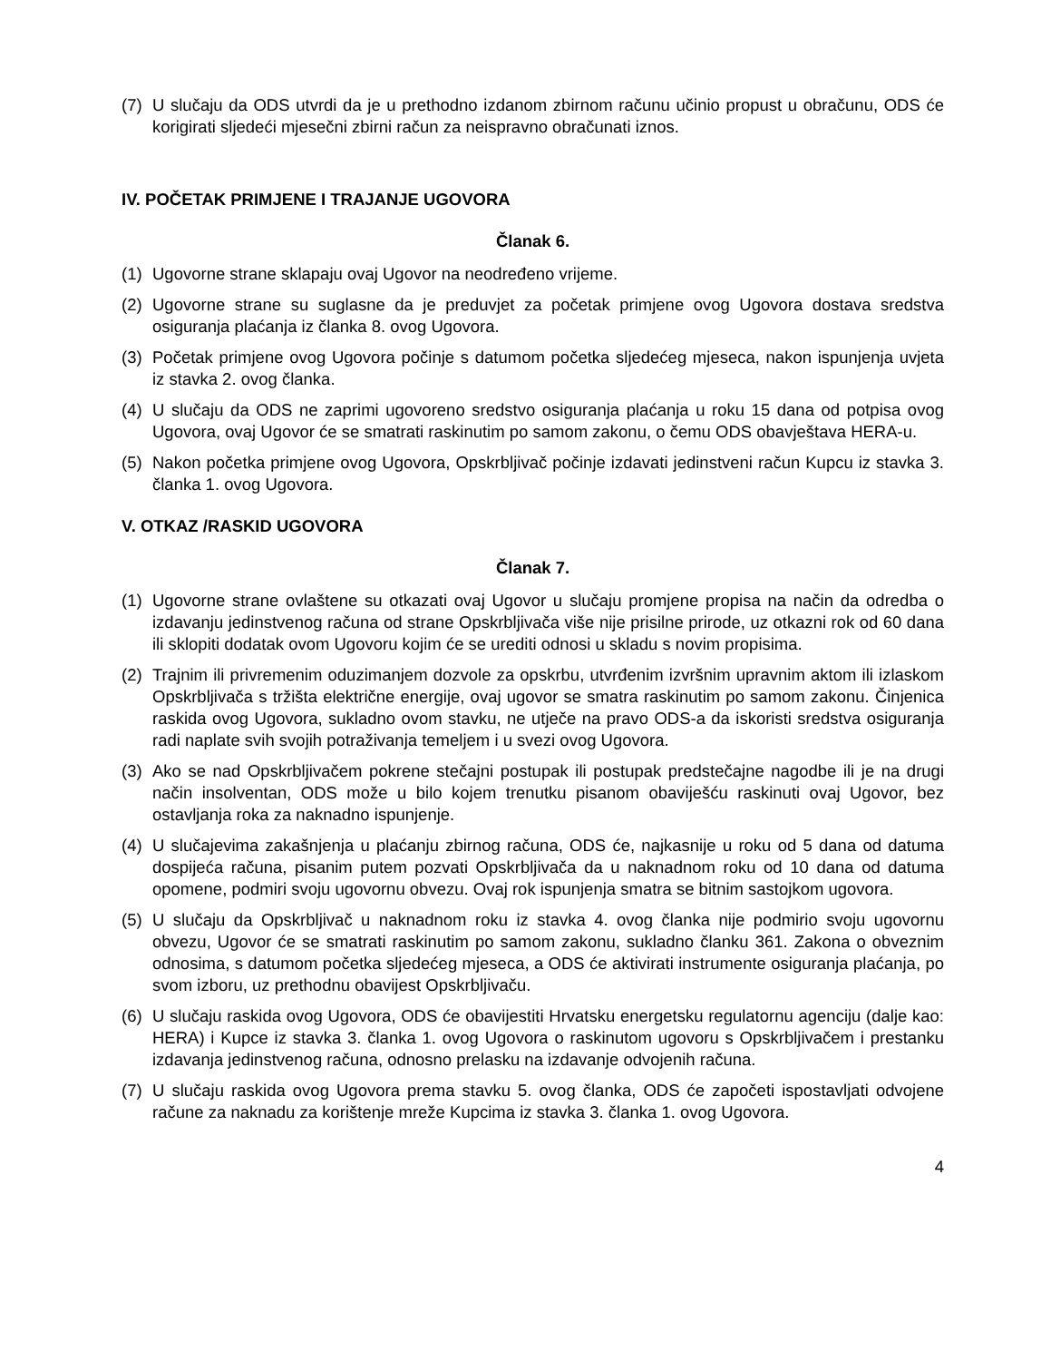(7) U slučaju da ODS utvrdi da je u prethodno izdanom zbirnom računu učinio propust u obračunu, ODS će korigirati sljedeći mjesečni zbirni račun za neispravno obračunati iznos.
IV. POČETAK PRIMJENE I TRAJANJE UGOVORA
Članak 6.
(1) Ugovorne strane sklapaju ovaj Ugovor na neodređeno vrijeme.
(2) Ugovorne strane su suglasne da je preduvjet za početak primjene ovog Ugovora dostava sredstva osiguranja plaćanja iz članka 8. ovog Ugovora.
(3) Početak primjene ovog Ugovora počinje s datumom početka sljedećeg mjeseca, nakon ispunjenja uvjeta iz stavka 2. ovog članka.
(4) U slučaju da ODS ne zaprimi ugovoreno sredstvo osiguranja plaćanja u roku 15 dana od potpisa ovog Ugovora, ovaj Ugovor će se smatrati raskinutim po samom zakonu, o čemu ODS obavještava HERA-u.
(5) Nakon početka primjene ovog Ugovora, Opskrbljivač počinje izdavati jedinstveni račun Kupcu iz stavka 3. članka 1. ovog Ugovora.
V. OTKAZ /RASKID UGOVORA
Članak 7.
(1) Ugovorne strane ovlaštene su otkazati ovaj Ugovor u slučaju promjene propisa na način da odredba o izdavanju jedinstvenog računa od strane Opskrbljivača više nije prisilne prirode, uz otkazni rok od 60 dana ili sklopiti dodatak ovom Ugovoru kojim će se urediti odnosi u skladu s novim propisima.
(2) Trajnim ili privremenim oduzimanjem dozvole za opskrbu, utvrđenim izvršnim upravnim aktom ili izlaskom Opskrbljivača s tržišta električne energije, ovaj ugovor se smatra raskinutim po samom zakonu. Činjenica raskida ovog Ugovora, sukladno ovom stavku, ne utječe na pravo ODS-a da iskoristi sredstva osiguranja radi naplate svih svojih potraživanja temeljem i u svezi ovog Ugovora.
(3) Ako se nad Opskrbljivačem pokrene stečajni postupak ili postupak predstečajne nagodbe ili je na drugi način insolventan, ODS može u bilo kojem trenutku pisanom obaviješću raskinuti ovaj Ugovor, bez ostavljanja roka za naknadno ispunjenje.
(4) U slučajevima zakašnjenja u plaćanju zbirnog računa, ODS će, najkasnije u roku od 5 dana od datuma dospijeća računa, pisanim putem pozvati Opskrbljivača da u naknadnom roku od 10 dana od datuma opomene, podmiri svoju ugovornu obvezu. Ovaj rok ispunjenja smatra se bitnim sastojkom ugovora.
(5) U slučaju da Opskrbljivač u naknadnom roku iz stavka 4. ovog članka nije podmirio svoju ugovornu obvezu, Ugovor će se smatrati raskinutim po samom zakonu, sukladno članku 361. Zakona o obveznim odnosima, s datumom početka sljedećeg mjeseca, a ODS će aktivirati instrumente osiguranja plaćanja, po svom izboru, uz prethodnu obavijest Opskrbljivaču.
(6) U slučaju raskida ovog Ugovora, ODS će obavijestiti Hrvatsku energetsku regulatornu agenciju (dalje kao: HERA) i Kupce iz stavka 3. članka 1. ovog Ugovora o raskinutom ugovoru s Opskrbljivačem i prestanku izdavanja jedinstvenog računa, odnosno prelasku na izdavanje odvojenih računa.
(7) U slučaju raskida ovog Ugovora prema stavku 5. ovog članka, ODS će započeti ispostavljati odvojene račune za naknadu za korištenje mreže Kupcima iz stavka 3. članka 1. ovog Ugovora.
4